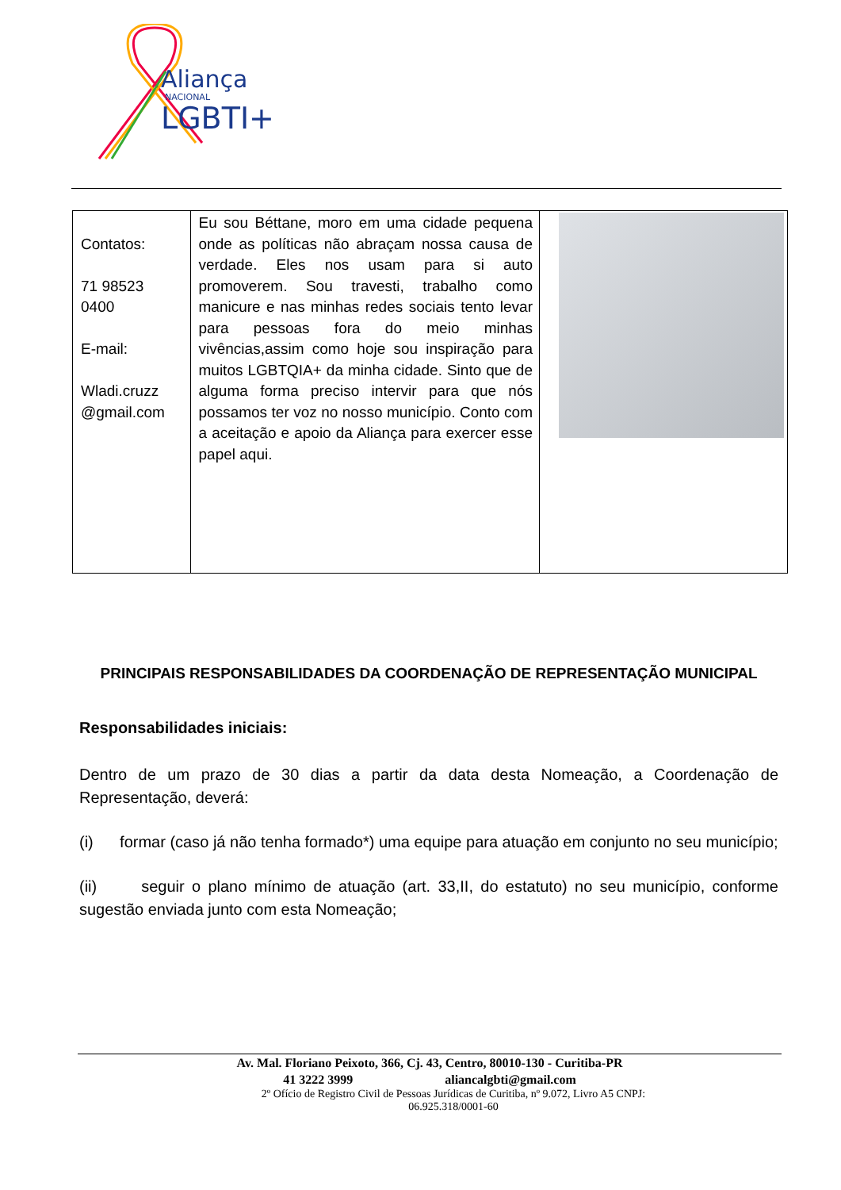Aliança
NACIONAL
LGBTI+
| Contatos: 71 98523 0400 E-mail: Wladi.cruzz @gmail.com | Eu sou Béttane, moro em uma cidade pequena onde as políticas não abraçam nossa causa de verdade. Eles nos usam para si auto promoverem. Sou travesti, trabalho como manicure e nas minhas redes sociais tento levar para pessoas fora do meio minhas vivências,assim como hoje sou inspiração para muitos LGBTQIA+ da minha cidade. Sinto que de alguma forma preciso intervir para que nós possamos ter voz no nosso município. Conto com a aceitação e apoio da Aliança para exercer esse papel aqui. | |
PRINCIPAIS RESPONSABILIDADES DA COORDENAÇÃO DE REPRESENTAÇÃO MUNICIPAL
Responsabilidades iniciais:
Dentro de um prazo de 30 dias a partir da data desta Nomeação, a Coordenação de Representação, deverá:
(i) formar (caso já não tenha formado*) uma equipe para atuação em conjunto no seu município;
(ii) seguir o plano mínimo de atuação (art. 33,II, do estatuto) no seu município, conforme sugestão enviada junto com esta Nomeação;
Av. Mal. Floriano Peixoto, 366, Cj. 43, Centro, 80010-130 - Curitiba-PR
41 3222 3999 aliancalgbti@gmail.com
2º Ofício de Registro Civil de Pessoas Jurídicas de Curitiba, nº 9.072, Livro A5 CNPJ:
06.925.318/0001-60